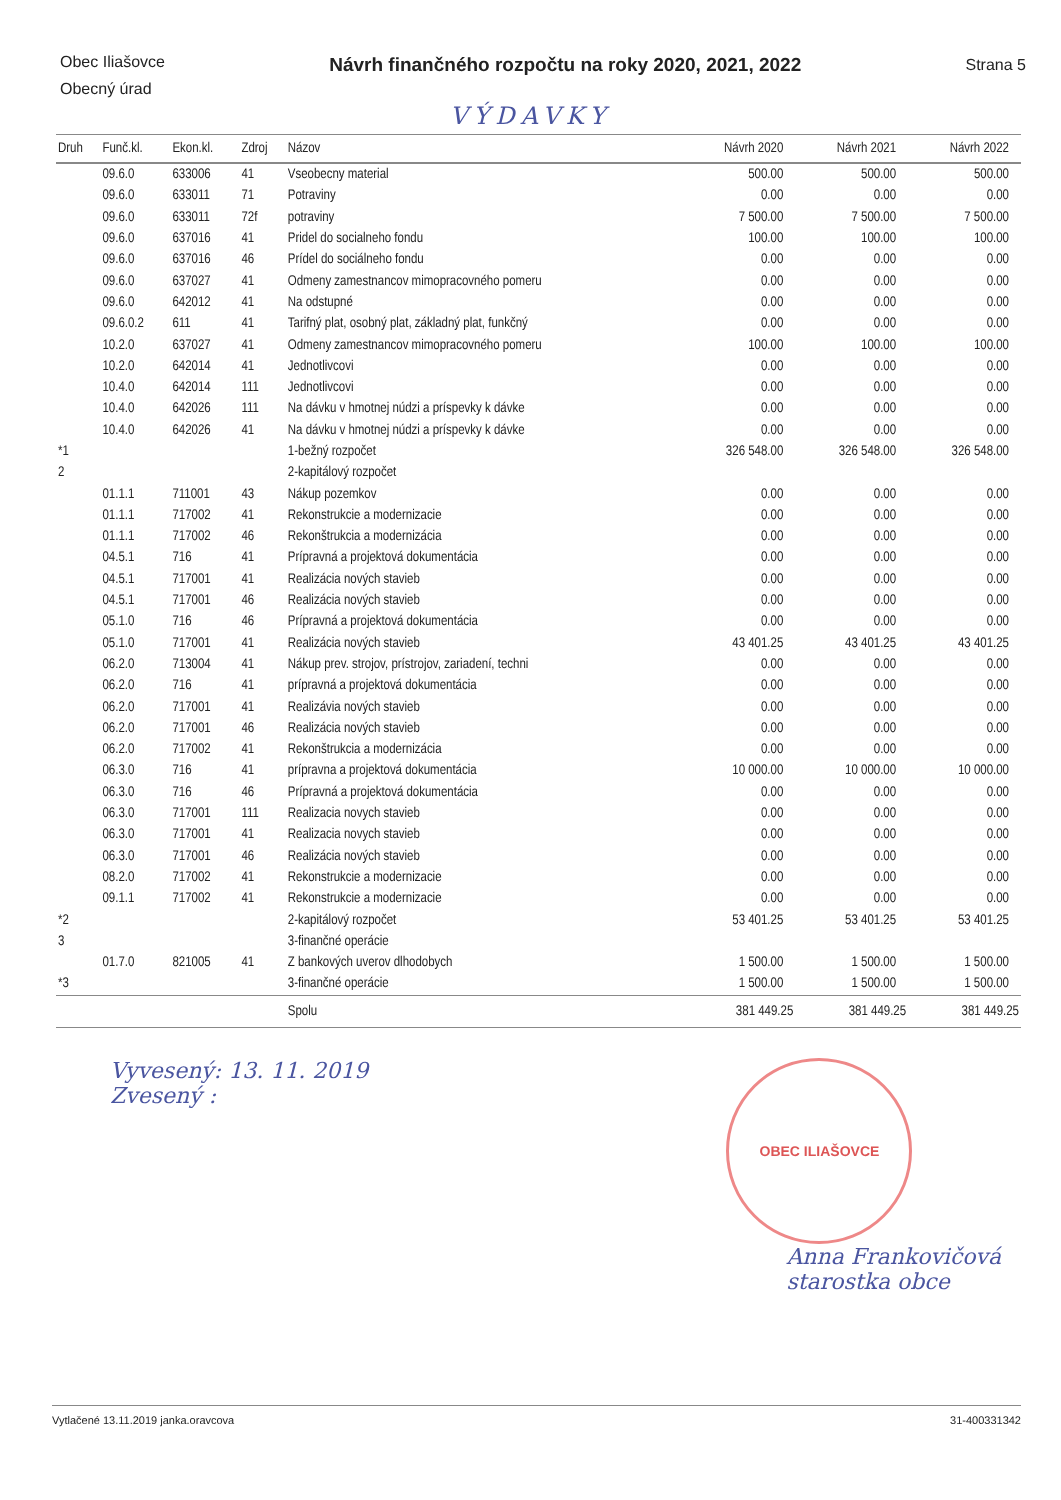Obec Iliašovce
Obecný úrad
Návrh finančného rozpočtu na roky 2020, 2021, 2022
Strana 5
VÝDAVKY
| Druh | Funč.kl. | Ekon.kl. | Zdroj | Názov | Návrh 2020 | Návrh 2021 | Návrh 2022 |
| --- | --- | --- | --- | --- | --- | --- | --- |
| | 09.6.0 | 633006 | 41 | Vseobecny material | 500.00 | 500.00 | 500.00 |
| | 09.6.0 | 633011 | 71 | Potraviny | 0.00 | 0.00 | 0.00 |
| | 09.6.0 | 633011 | 72f | potraviny | 7 500.00 | 7 500.00 | 7 500.00 |
| | 09.6.0 | 637016 | 41 | Pridel do socialneho fondu | 100.00 | 100.00 | 100.00 |
| | 09.6.0 | 637016 | 46 | Prídel do sociálneho fondu | 0.00 | 0.00 | 0.00 |
| | 09.6.0 | 637027 | 41 | Odmeny zamestnancov mimopracovného pomeru | 0.00 | 0.00 | 0.00 |
| | 09.6.0 | 642012 | 41 | Na odstupné | 0.00 | 0.00 | 0.00 |
| | 09.6.0.2 | 611 | 41 | Tarifný plat, osobný plat, základný plat, funkčný | 0.00 | 0.00 | 0.00 |
| | 10.2.0 | 637027 | 41 | Odmeny zamestnancov mimopracovného pomeru | 100.00 | 100.00 | 100.00 |
| | 10.2.0 | 642014 | 41 | Jednotlivcovi | 0.00 | 0.00 | 0.00 |
| | 10.4.0 | 642014 | 111 | Jednotlivcovi | 0.00 | 0.00 | 0.00 |
| | 10.4.0 | 642026 | 111 | Na dávku v hmotnej núdzi a príspevky k dávke | 0.00 | 0.00 | 0.00 |
| | 10.4.0 | 642026 | 41 | Na dávku v hmotnej núdzi a príspevky k dávke | 0.00 | 0.00 | 0.00 |
| *1 | | | | 1-bežný rozpočet | 326 548.00 | 326 548.00 | 326 548.00 |
| 2 | | | | 2-kapitálový rozpočet | | | |
| | 01.1.1 | 711001 | 43 | Nákup pozemkov | 0.00 | 0.00 | 0.00 |
| | 01.1.1 | 717002 | 41 | Rekonstrukcie a modernizacie | 0.00 | 0.00 | 0.00 |
| | 01.1.1 | 717002 | 46 | Rekonštrukcia a modernizácia | 0.00 | 0.00 | 0.00 |
| | 04.5.1 | 716 | 41 | Prípravná a projektová dokumentácia | 0.00 | 0.00 | 0.00 |
| | 04.5.1 | 717001 | 41 | Realizácia nových stavieb | 0.00 | 0.00 | 0.00 |
| | 04.5.1 | 717001 | 46 | Realizácia nových stavieb | 0.00 | 0.00 | 0.00 |
| | 05.1.0 | 716 | 46 | Prípravná a projektová dokumentácia | 0.00 | 0.00 | 0.00 |
| | 05.1.0 | 717001 | 41 | Realizácia nových stavieb | 43 401.25 | 43 401.25 | 43 401.25 |
| | 06.2.0 | 713004 | 41 | Nákup prev. strojov, prístrojov, zariadení, techni | 0.00 | 0.00 | 0.00 |
| | 06.2.0 | 716 | 41 | prípravná a projektová dokumentácia | 0.00 | 0.00 | 0.00 |
| | 06.2.0 | 717001 | 41 | Realizávia nových stavieb | 0.00 | 0.00 | 0.00 |
| | 06.2.0 | 717001 | 46 | Realizácia nových stavieb | 0.00 | 0.00 | 0.00 |
| | 06.2.0 | 717002 | 41 | Rekonštrukcia a modernizácia | 0.00 | 0.00 | 0.00 |
| | 06.3.0 | 716 | 41 | prípravna a projektová dokumentácia | 10 000.00 | 10 000.00 | 10 000.00 |
| | 06.3.0 | 716 | 46 | Prípravná a projektová dokumentácia | 0.00 | 0.00 | 0.00 |
| | 06.3.0 | 717001 | 111 | Realizacia novych stavieb | 0.00 | 0.00 | 0.00 |
| | 06.3.0 | 717001 | 41 | Realizacia novych stavieb | 0.00 | 0.00 | 0.00 |
| | 06.3.0 | 717001 | 46 | Realizácia nových stavieb | 0.00 | 0.00 | 0.00 |
| | 08.2.0 | 717002 | 41 | Rekonstrukcie a modernizacie | 0.00 | 0.00 | 0.00 |
| | 09.1.1 | 717002 | 41 | Rekonstrukcie a modernizacie | 0.00 | 0.00 | 0.00 |
| *2 | | | | 2-kapitálový rozpočet | 53 401.25 | 53 401.25 | 53 401.25 |
| 3 | | | | 3-finančné operácie | | | |
| | 01.7.0 | 821005 | 41 | Z bankových uverov dlhodobych | 1 500.00 | 1 500.00 | 1 500.00 |
| *3 | | | | 3-finančné operácie | 1 500.00 | 1 500.00 | 1 500.00 |
| | | | | Spolu | 381 449.25 | 381 449.25 | 381 449.25 |
Vyvesený: 13. 11. 2019
Zvesený :
OBEC ILIAŠOVCE
Anna Frankovičová
starostka obce
Vytlačené 13.11.2019 janka.oravcova 31-400331342